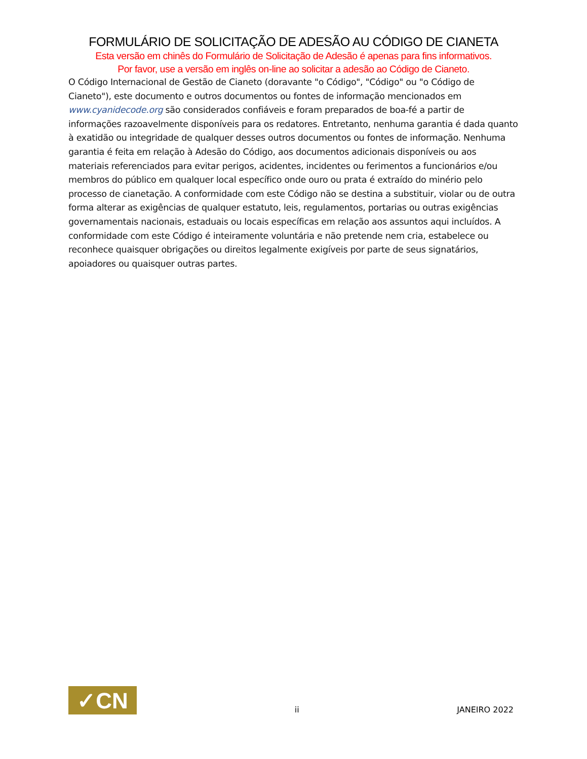FORMULÁRIO DE SOLICITAÇÃO DE ADESÃO AU CÓDIGO DE CIANETA
Esta versão em chinês do Formulário de Solicitação de Adesão é apenas para fins informativos.
Por favor, use a versão em inglês on-line ao solicitar a adesão ao Código de Cianeto.
O Código Internacional de Gestão de Cianeto (doravante "o Código", "Código" ou "o Código de Cianeto"), este documento e outros documentos ou fontes de informação mencionados em www.cyanidecode.org são considerados confiáveis e foram preparados de boa-fé a partir de informações razoavelmente disponíveis para os redatores. Entretanto, nenhuma garantia é dada quanto à exatidão ou integridade de qualquer desses outros documentos ou fontes de informação. Nenhuma garantia é feita em relação à Adesão do Código, aos documentos adicionais disponíveis ou aos materiais referenciados para evitar perigos, acidentes, incidentes ou ferimentos a funcionários e/ou membros do público em qualquer local específico onde ouro ou prata é extraído do minério pelo processo de cianetação. A conformidade com este Código não se destina a substituir, violar ou de outra forma alterar as exigências de qualquer estatuto, leis, regulamentos, portarias ou outras exigências governamentais nacionais, estaduais ou locais específicas em relação aos assuntos aqui incluídos. A conformidade com este Código é inteiramente voluntária e não pretende nem cria, estabelece ou reconhece quaisquer obrigações ou direitos legalmente exigíveis por parte de seus signatários, apoiadores ou quaisquer outras partes.
✓CN
ii JANEIRO 2022